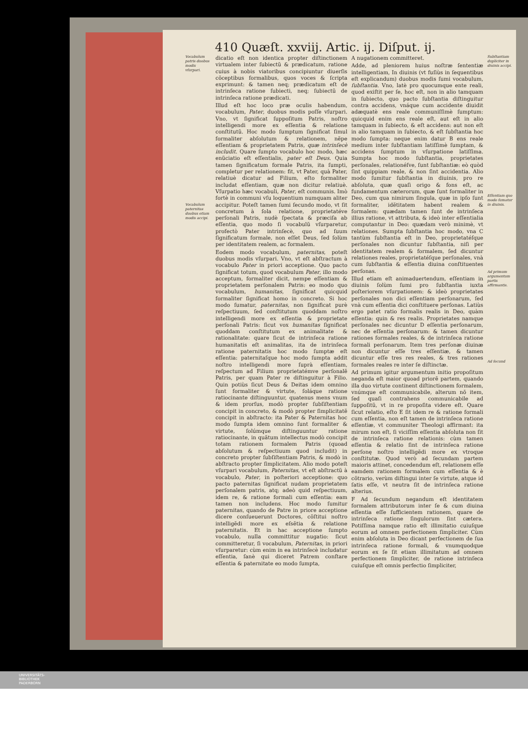410 Quæſt. xxviij. Artic. ij. Diſput. ij.
Vocabulum patris duobus modis vſurpari.
Vocabulum paternitas duobus etiam modis accipi.
dicatio eſt non identica propter diſtinctionem virtualem inter ſubiectũ & prædicatum, ratione cuius à nobis viatoribus concipiuntur diuerſis cõceptibus formalibus, quos voces & ſcripta exprimunt: & tamen neq; prædicatum eſt de intrinſeca ratione ſubiecti, neq; ſubiectũ de intrinſeca ratione prædicati.
Illud eſt hoc loco præ oculis habendum, vocabulum, Pater, duobus modis poſſe vſurpari. Vno, vt ſignificat ſuppoſitum Patris, noſtro intelligendi more ex eſſentia & relatione conſtitutũ. Hoc modo ſumptum ſignificat ſimul formaliter abſolutum & relationem, nẽpe eſſentiam & proprietatem Patris, quæ intrinſecè includit. Quare ſumpto vocabulo hoc modo, hæc enũciatio eſt eſſentialis, pater eſt Deus. Quia tamen ſignificatum formale Patris, ita ſumpti, completur per relationem: fit, vt Pater, quà Pater, relatiuè dicatur ad Filium, eſto formaliter includat eſſentiam, quæ non dicitur relatiuè. Vſurpatio hæc vocabuli, Pater, eſt communis. Imò fortè in communi vſu loquentium numquam aliter accipitur. Poteſt tamen ſumi ſecundo modo, vt ſit concretum à ſola relatione, proprietatéve perſonali Patris, nudè ſpectata & præciſa ab eſſentia, quo modo ſi vocabulũ vſurparetur, profectò Pater intrinſecè, quo ad ſuum ſignificatum formale, non eſſet Deus, ſed ſolùm per identitatem realem, ac formalem.
Eodem modo vocabulum, paternitas, poteſt duobus modis vſurpari. Vno, vt eſt abſtractum à vocabulo Pater in priori acceptione. Quo pacto ſignificat totum, quod vocabulum Pater, illo modo acceptum, formaliter dicit, nempe eſſentiam & proprietatem perſonalem Patris: eo modo quo vocabulum, humanitas, ſignificat quicquid formaliter ſignificat homo in concreto. Si hoc modo ſumatur, paternitas, non ſignificat purè reſpectiuum, ſed conſtitutum quoddam noſtro intelligendi more ex eſſentia & proprietate perſonali Patris: ſicut vox humanitas ſignificat quoddam conſtitutum ex animalitate & rationalitate: quare ſicut de intrinſeca ratione humanitatis eſt animalitas, ita de intrinſeca ratione paternitatis hoc modo ſumptæ eſt eſſentia: paternitaſque hoc modo ſumpta addit noſtro intelligendi more ſuprà eſſentiam, reſpectum ad Filium proprietatémve perſonalẽ Patris, per quam Pater re diſtinguitur à Filio. Quin potiùs ſicut Deus & Deitas idem omnino ſunt formaliter & virtute, ſoláque ratione ratiocinante diſtinguuntur, quatenus mens vnum & idem prorſus, modò propter ſubſiſtentiam concipit in concreto, & modò propter ſimplicitatẽ concipit in abſtracto: ita Pater & Paternitas hoc modo ſumpta idem omnino ſunt formaliter & virtute, ſolúmque diſtinguuntur ratione ratiocinante, in quãtum intellectus modò concipit totam rationem formalem Patris (quoad abſolutum & reſpectiuum quod includit) in concreto propter ſubſiſtentiam Patris, & modò in abſtracto propter ſimplicitatem. Alio modo poteſt vſurpari vocabulum, Paternitas, vt eſt abſtractũ à vocabulo, Pater, in poſteriori acceptione: quo pacto paternitas ſignificat nudam proprietatem perſonalem patris, atq; adeò quid reſpectiuum, idem re, & ratione formali cum eſſentia: eam tamen non includens. Hoc modo ſumitur paternitas, quando de Patre in priore acceptione dicere conſueuerunt Doctores, cõſtitui noſtro intelligẽdi more ex eſsẽtia & relatione paternitatis. Et in hac acceptione ſumpto vocabulo, nulla committitur nugatio: ſicut committeretur, ſi vocabulum, Paternitas, in priori vſurparetur: cùm enim in ea intrinſecè includatur eſſentia, ſanè qui diceret Patrem conſtare eſſentia & paternitate eo modo ſumpta,
A nugationem committeret.
Adde, ad pleniorem huius noſtræ ſententiæ intelligentiam, In diuinis (vt fuſiùs in ſequentibus eſt explicandum) duobus modis ſumi vocabulum, ſubſtantia. Vno, latè pro quocumque ente reali, quod exiſtit per ſe, hoc eſt, non in alio tamquam in ſubiecto, quo pacto ſubſtantia diſtinguitur contra accidens, vnáque cum accidente diuidit adæquatè ens reale communiſſimè ſumptum: quicquid enim ens reale eſt, aut eſt in alio tamquam in ſubiecto, & eſt accidens: aut non eſt in alio tamquam in ſubiecto, & eſt ſubſtantia hoc modo ſumpta: neque enim datur B ens reale medium inter ſubſtantiam latiſſimè ſumptam, & accidens ſumptum in vſurpatione latiſſima. Sumpta hoc modo ſubſtantia, proprietates perſonales, relationéſve, ſunt ſubſtantiæ: eò quòd ſint quippiam reale, & non ſint accidentia. Alio modo ſumitur ſubſtantia in diuinis, pro re abſoluta, quæ quaſi origo & fons eſt, ac fundamentum cæterorum, quæ ſunt formaliter in Deo, cum qua nimirum ſingula, quæ in ipſo ſunt formaliter, idẽtitatem habent realem & formalem: quædam tamen ſunt de intrinſeca illius ratione, vt attributa, & ideò inter eſſentialia computantur in Deo: quædam verò minimè, vt relationes. Sumpta ſubſtantia hoc modo, vna C tantùm ſubſtantia eſt in Deo, proprietatéſque perſonales non dicuntur ſubſtantia, niſi per identitatem realem & formalem, ſed dicuntur relationes reales, proprietatéſque perſonales, vnà cum ſubſtantia & eſſentia diuina conſtituentes perſonas.
Illud etiam eſt animaduertendum, eſſentiam in diuinis ſolùm ſumi pro ſubſtantia iuxta poſteriorem vſurpationem: & ideò proprietates perſonales non dici eſſentiam perſonarum, ſed vnà cum eſſentia dici conſtituere perſonas. Latiùs ergo patet ratio formalis realis in Deo, quàm eſſentia: quin & res realis. Proprietates namque perſonales nec dicuntur D eſſentia perſonarum, nec de eſſentia perſonarum: & tamen dicuntur rationes formales reales, & de intrinſeca ratione formali perſonarum. Item tres perſonæ diuinæ non dicuntur eſſe tres eſſentiæ, & tamen dicuntur eſſe tres res reales, & tres rationes formales reales re inter ſe diſtinctæ.
Ad primum igitur argumentum initio propoſitum neganda eſt maior quoad priorẽ partem, quando illa duo virtute continent diſtinctionem formalem, vnúmque eſt communicabile, alterum nõ item, ſed quaſi contrahens communicabile ad ſuppoſitũ, vt in re propoſita videre eſt. Quare ſicut relatio, eſto E ſit idem re & ratione formali cum eſſentia, non eſt tamen de intrinſeca ratione eſſentiæ, vt communiter Theologi affirmant: ita mirum non eſt, ſi viciſſim eſſentia abſoluta non ſit de intrinſeca ratione relationis: cùm tamen eſſentia & relatio ſint de intrinſeca ratione perſonę noſtro intelligẽdi more ex vtroque conſtitutæ. Quod verò ad ſecundam partem maioris attinet, concedendum eſt, relationem eſſe eamdem rationem formalem cum eſſentia & è cõtrario, verùm diſtingui inter ſe virtute, atque id ſatis eſſe, vt neutra ſit de intrinſeca ratione alterius.
F Ad ſecundum negandum eſt identitatem formalem attributorum inter ſe & cum diuina eſſentia eſſe ſufficientem rationem, quare de intrinſeca ratione ſingulorum ſint cætera. Potiſſima namque ratio eſt illimitatio cuiuſque eorum ad omnem perfectionem ſimpliciter. Cùm enim abſoluta in Deo dicant perfectionem de ſua intrinſeca ratione formali, & vnumquodque eorum ex ſe ſit etiam illimitatum ad omnem perfectionem ſimpliciter, de ratione intrinſeca cuiuſque eſt omnis perfectio ſimpliciter,
Subſtantiam dupliciter in diuinis accipi.
Eſſentiam quo modo ſumatur in diuinis.
Ad primum argumentum partis affirmantis.
Ad ſecund
UNIVERSITÄTS-
BIBLIOTHEK
PADERBORN